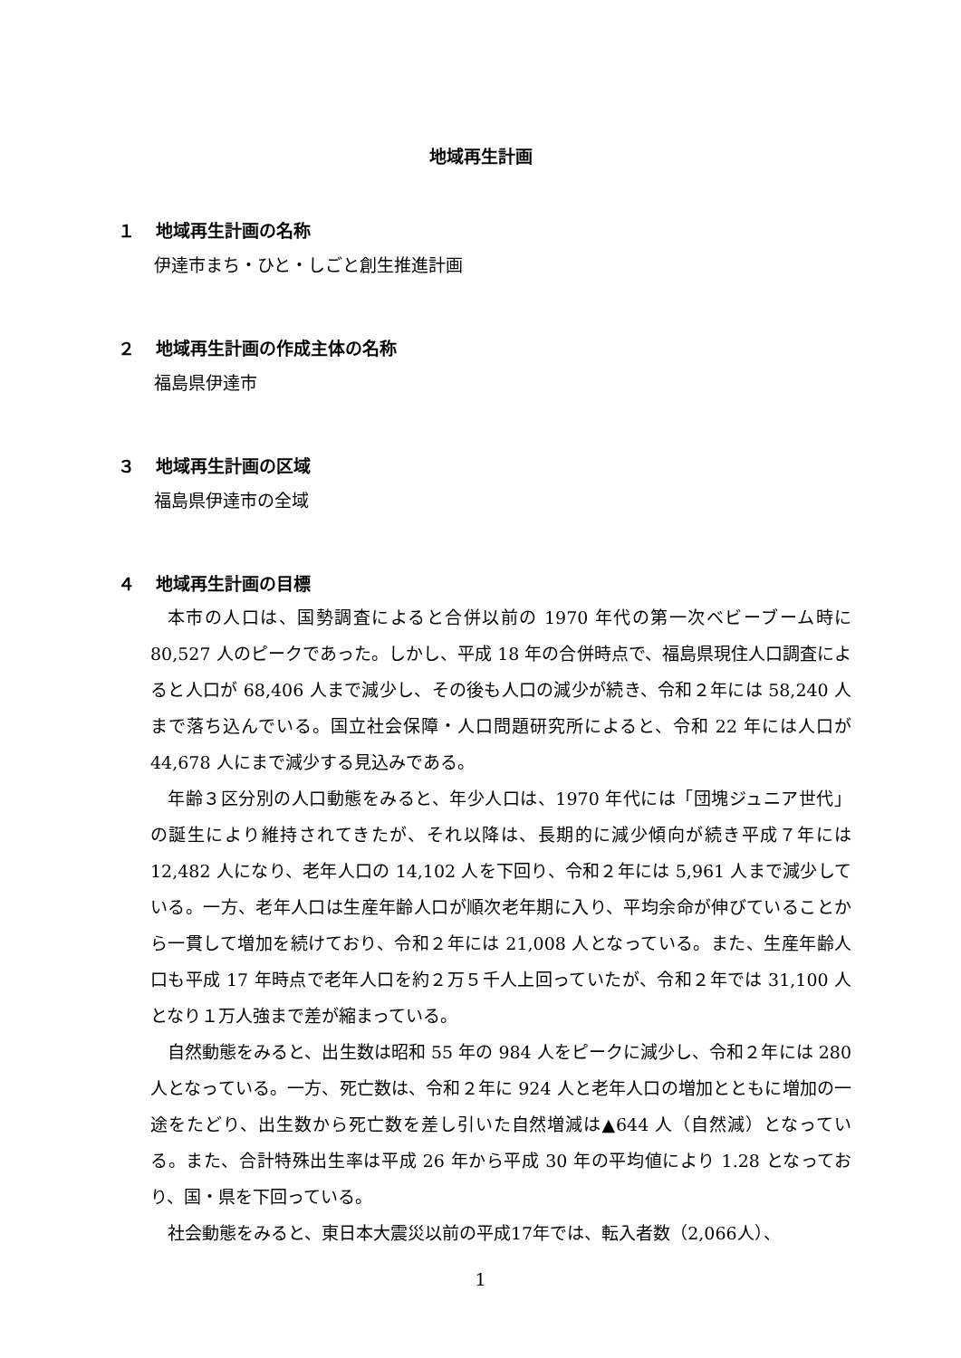地域再生計画
１ 地域再生計画の名称
伊達市まち・ひと・しごと創生推進計画
２ 地域再生計画の作成主体の名称
福島県伊達市
３ 地域再生計画の区域
福島県伊達市の全域
４ 地域再生計画の目標
本市の人口は、国勢調査によると合併以前の 1970 年代の第一次ベビーブーム時に 80,527 人のピークであった。しかし、平成 18 年の合併時点で、福島県現住人口調査によると人口が 68,406 人まで減少し、その後も人口の減少が続き、令和２年には 58,240 人まで落ち込んでいる。国立社会保障・人口問題研究所によると、令和 22 年には人口が 44,678 人にまで減少する見込みである。
年齢３区分別の人口動態をみると、年少人口は、1970 年代には「団塊ジュニア世代」の誕生により維持されてきたが、それ以降は、長期的に減少傾向が続き平成７年には 12,482 人になり、老年人口の 14,102 人を下回り、令和２年には 5,961 人まで減少している。一方、老年人口は生産年齢人口が順次老年期に入り、平均余命が伸びていることから一貫して増加を続けており、令和２年には 21,008 人となっている。また、生産年齢人口も平成 17 年時点で老年人口を約２万５千人上回っていたが、令和２年では 31,100 人となり１万人強まで差が縮まっている。
自然動態をみると、出生数は昭和 55 年の 984 人をピークに減少し、令和２年には 280 人となっている。一方、死亡数は、令和２年に 924 人と老年人口の増加とともに増加の一途をたどり、出生数から死亡数を差し引いた自然増減は▲644 人（自然減）となっている。また、合計特殊出生率は平成 26 年から平成 30 年の平均値により 1.28 となっており、国・県を下回っている。
社会動態をみると、東日本大震災以前の平成17年では、転入者数（2,066人）、
1